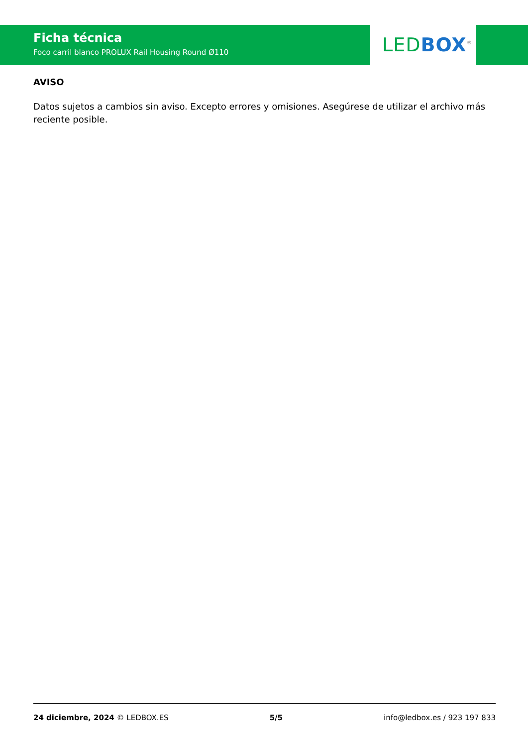Ficha técnica
Foco carril blanco PROLUX Rail Housing Round Ø110
LED BOX<sup>®</sup>
AVISO
Datos sujetos a cambios sin aviso. Excepto errores y omisiones. Asegúrese de utilizar el archivo más reciente posible.
24 diciembre, 2024 © LEDBOX.ES 5/5 info@ledbox.es / 923 197 833